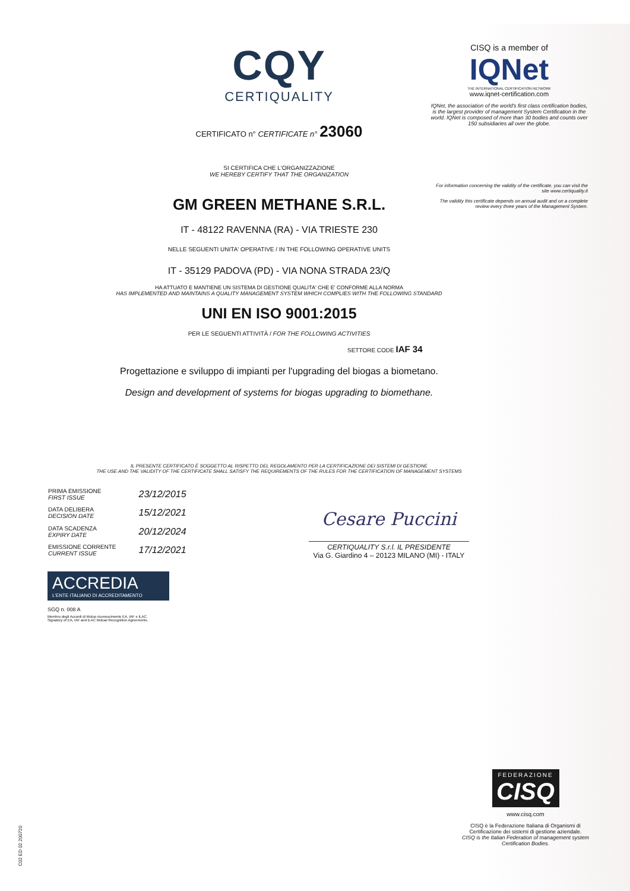CQY
CERTIQUALITY
CERTIFICATO n° CERTIFICATE n° 23060
SI CERTIFICA CHE L'ORGANIZZAZIONE
WE HEREBY CERTIFY THAT THE ORGANIZATION
GM GREEN METHANE S.R.L.
IT - 48122 RAVENNA (RA) - VIA TRIESTE 230
NELLE SEGUENTI UNITA' OPERATIVE / IN THE FOLLOWING OPERATIVE UNITS
IT - 35129 PADOVA (PD) - VIA NONA STRADA 23/Q
HA ATTUATO E MANTIENE UN SISTEMA DI GESTIONE QUALITA' CHE E' CONFORME ALLA NORMA
HAS IMPLEMENTED AND MAINTAINS A QUALITY MANAGEMENT SYSTEM WHICH COMPLIES WITH THE FOLLOWING STANDARD
UNI EN ISO 9001:2015
PER LE SEGUENTI ATTIVITÀ / FOR THE FOLLOWING ACTIVITIES
SETTORE CODE IAF 34
Progettazione e sviluppo di impianti per l'upgrading del biogas a biometano.
Design and development of systems for biogas upgrading to biomethane.
IL PRESENTE CERTIFICATO È SOGGETTO AL RISPETTO DEL REGOLAMENTO PER LA CERTIFICAZIONE DEI SISTEMI DI GESTIONE
THE USE AND THE VALIDITY OF THE CERTIFICATE SHALL SATISFY THE REQUIREMENTS OF THE RULES FOR THE CERTIFICATION OF MANAGEMENT SYSTEMS
| PRIMA EMISSIONE FIRST ISSUE | 23/12/2015 |
| DATA DELIBERA DECISION DATE | 15/12/2021 |
| DATA SCADENZA EXPIRY DATE | 20/12/2024 |
| EMISSIONE CORRENTE CURRENT ISSUE | 17/12/2021 |
Cesare Puccini
CERTIQUALITY S.r.l. IL PRESIDENTE
Via G. Giardino 4 – 20123 MILANO (MI) - ITALY
ACCREDIA
L'ENTE ITALIANO DI ACCREDITAMENTO
SGQ n. 008 A
Membro degli Accordi di Mutuo riconoscimento EA, IAF e ILAC.
Signatory of EA, IAF and ILAC Mutual Recognition Agreements.
CISQ is a member of
IQNet
THE INTERNATIONAL CERTIFICATION NETWORK
www.iqnet-certification.com
IQNet, the association of the world's first class certification bodies, is the largest provider of management System Certification in the world. IQNet is composed of more than 30 bodies and counts over 150 subsidiaries all over the globe.
For information concerning the validity of the certificate, you can visit the site www.certiquality.it
The validity this certificate depends on annual audit and on a complete review every three years of the Management System.
FEDERAZIONE
CISQ
www.cisq.com
CISQ è la Federazione Italiana di Organismi di Certificazione dei sistemi di gestione aziendale.
CISQ is the Italian Federation of management system Certification Bodies.
C02 ED 02 200720